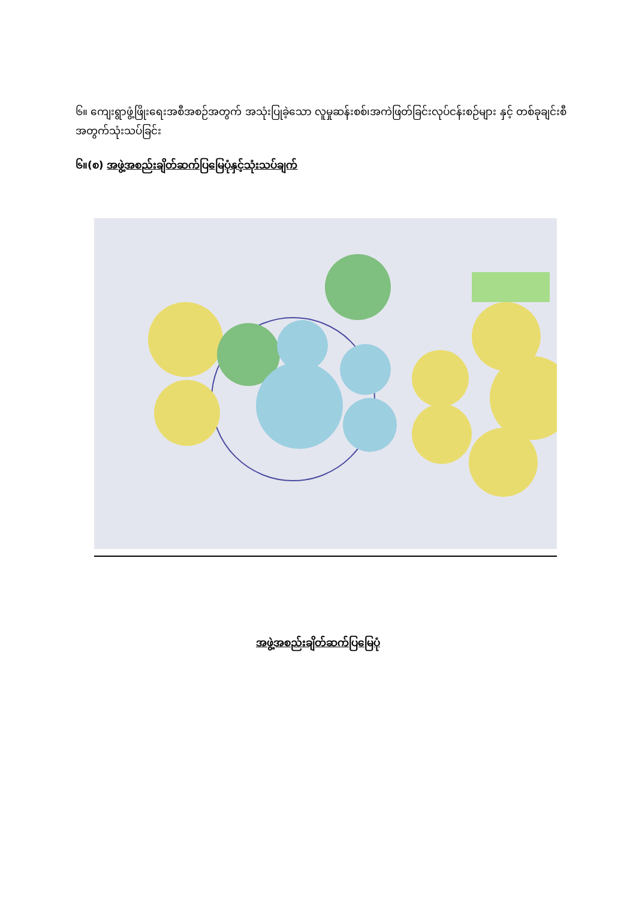၆။ ကျေးရွာဖွံ့ဖြိုးရေးအစီအစဉ်အတွက် အသုံးပြုခဲ့သော လူမှုဆန်းစစ်၊အကဲဖြတ်ခြင်းလုပ်ငန်းစဉ်များ နှင့် တစ်ခုချင်းစီအတွက်သုံးသပ်ခြင်း
၆။(စ) အဖွဲ့အစည်းချိတ်ဆက်ပြမြေပုံနှင့်သုံးသပ်ချက်
အဖွဲ့အစည်းချိတ်ဆက်ပြမြေပုံ